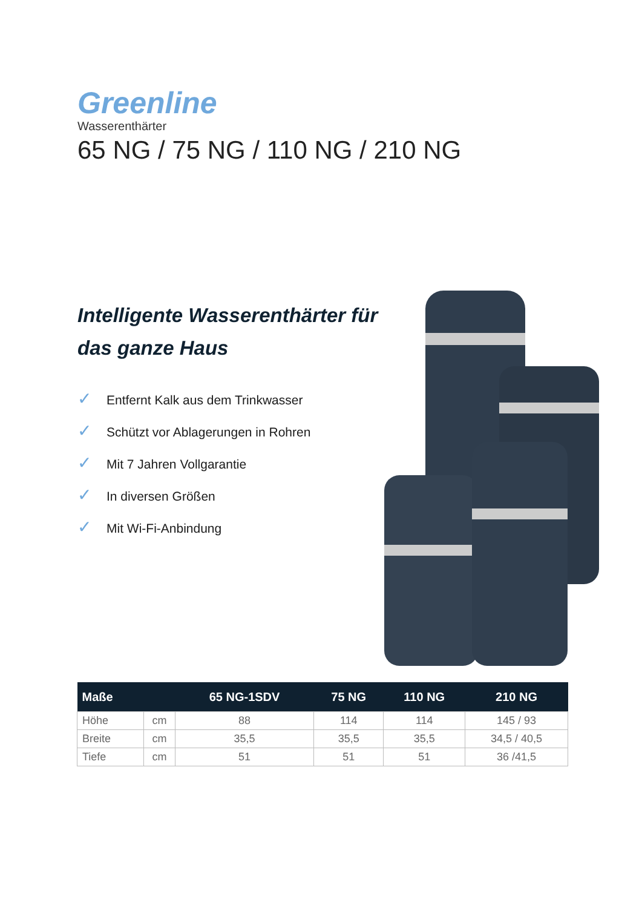Greenline
Wasserenthärter
65 NG / 75 NG / 110 NG / 210 NG
Intelligente Wasserenthärter für das ganze Haus
✓ Entfernt Kalk aus dem Trinkwasser
✓ Schützt vor Ablagerungen in Rohren
✓ Mit 7 Jahren Vollgarantie
✓ In diversen Größen
✓ Mit Wi-Fi-Anbindung
| Maße | | 65 NG-1SDV | 75 NG | 110 NG | 210 NG |
| --- | --- | --- | --- | --- | --- |
| Höhe | cm | 88 | 114 | 114 | 145 / 93 |
| Breite | cm | 35,5 | 35,5 | 35,5 | 34,5 / 40,5 |
| Tiefe | cm | 51 | 51 | 51 | 36 /41,5 |